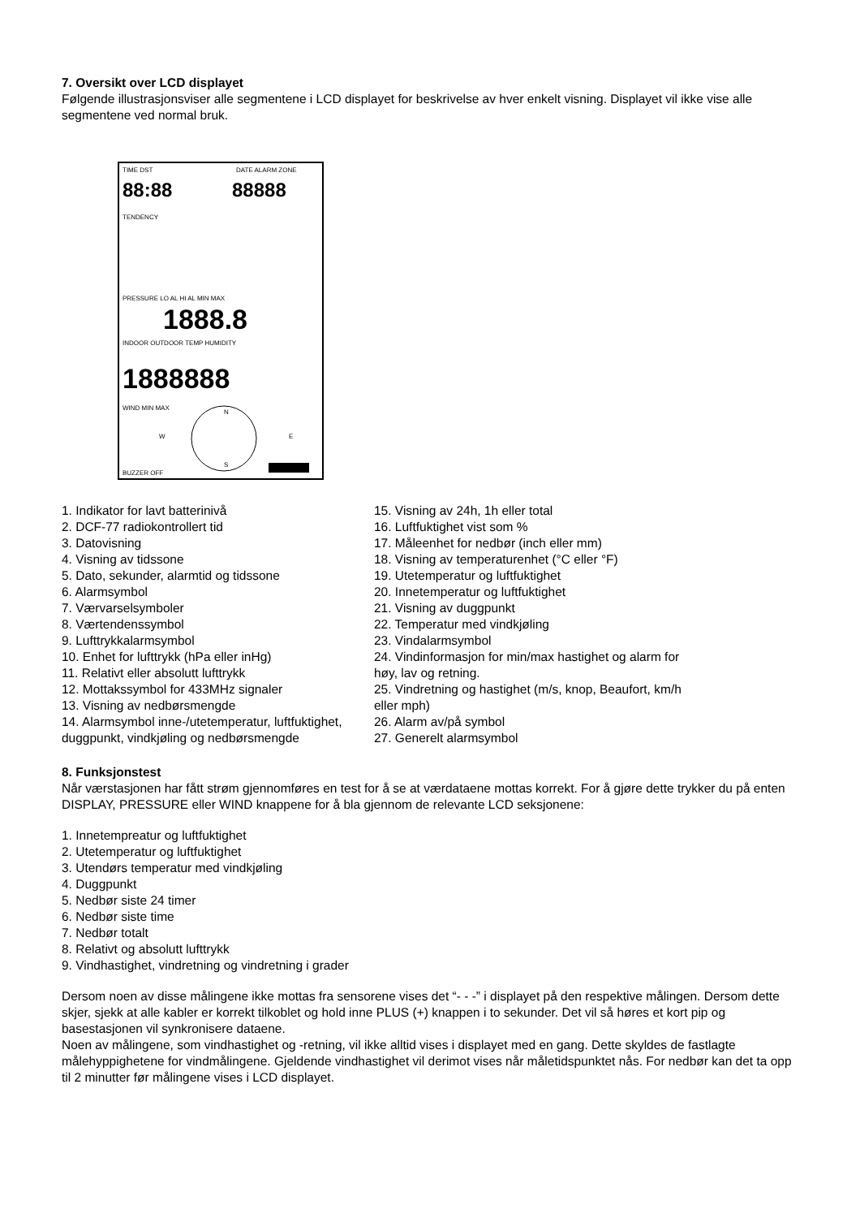7. Oversikt over LCD displayet
Følgende illustrasjonsviser alle segmentene i LCD displayet for beskrivelse av hver enkelt visning. Displayet vil ikke vise alle segmentene ved normal bruk.
TIME DST
DATE ALARM ZONE
88:88
88888
TENDENCY
PRESSURE LO AL HI AL MIN MAX
1888.8
INDOOR OUTDOOR TEMP HUMIDITY
1888888
WIND MIN MAX
N
S
W
E
BUZZER OFF
1. Indikator for lavt batterinivå
2. DCF-77 radiokontrollert tid
3. Datovisning
4. Visning av tidssone
5. Dato, sekunder, alarmtid og tidssone
6. Alarmsymbol
7. Værvarselsymboler
8. Værtendenssymbol
9. Lufttrykkalarmsymbol
10. Enhet for lufttrykk (hPa eller inHg)
11. Relativt eller absolutt lufttrykk
12. Mottakssymbol for 433MHz signaler
13. Visning av nedbørsmengde
14. Alarmsymbol inne-/utetemperatur, luftfuktighet, duggpunkt, vindkjøling og nedbørsmengde
15. Visning av 24h, 1h eller total
16. Luftfuktighet vist som %
17. Måleenhet for nedbør (inch eller mm)
18. Visning av temperaturenhet (°C eller °F)
19. Utetemperatur og luftfuktighet
20. Innetemperatur og luftfuktighet
21. Visning av duggpunkt
22. Temperatur med vindkjøling
23. Vindalarmsymbol
24. Vindinformasjon for min/max hastighet og alarm for høy, lav og retning.
25. Vindretning og hastighet (m/s, knop, Beaufort, km/h eller mph)
26. Alarm av/på symbol
27. Generelt alarmsymbol
8. Funksjonstest
Når værstasjonen har fått strøm gjennomføres en test for å se at værdataene mottas korrekt. For å gjøre dette trykker du på enten DISPLAY, PRESSURE eller WIND knappene for å bla gjennom de relevante LCD seksjonene:
1. Innetempreatur og luftfuktighet
2. Utetemperatur og luftfuktighet
3. Utendørs temperatur med vindkjøling
4. Duggpunkt
5. Nedbør siste 24 timer
6. Nedbør siste time
7. Nedbør totalt
8. Relativt og absolutt lufttrykk
9. Vindhastighet, vindretning og vindretning i grader
Dersom noen av disse målingene ikke mottas fra sensorene vises det “- - -” i displayet på den respektive målingen. Dersom dette skjer, sjekk at alle kabler er korrekt tilkoblet og hold inne PLUS (+) knappen i to sekunder. Det vil så høres et kort pip og basestasjonen vil synkronisere dataene.
Noen av målingene, som vindhastighet og -retning, vil ikke alltid vises i displayet med en gang. Dette skyldes de fastlagte målehyppighetene for vindmålingene. Gjeldende vindhastighet vil derimot vises når måletidspunktet nås. For nedbør kan det ta opp til 2 minutter før målingene vises i LCD displayet.